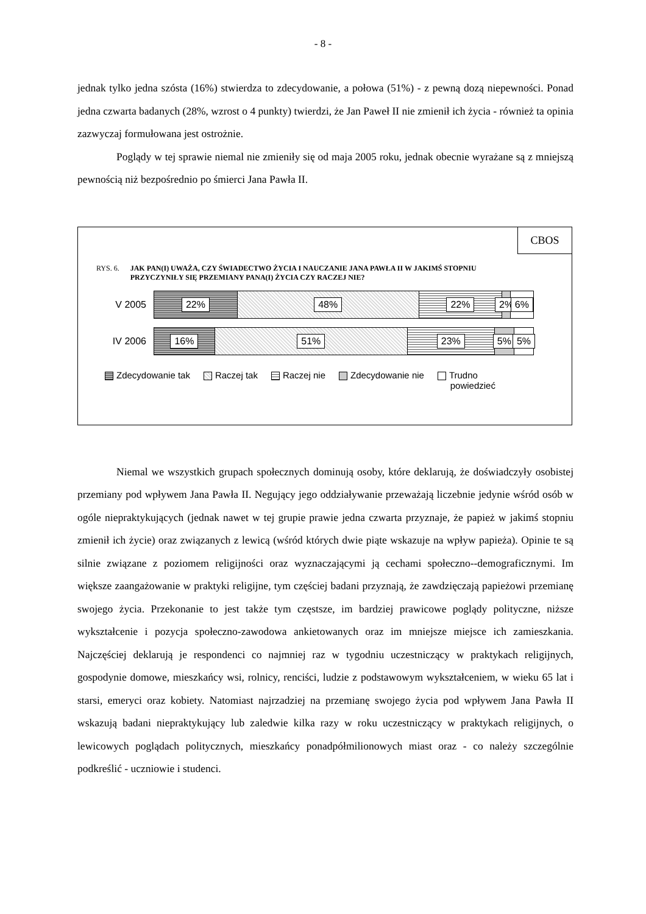- 8 -
jednak tylko jedna szósta (16%) stwierdza to zdecydowanie, a połowa (51%) - z pewną dozą niepewności. Ponad jedna czwarta badanych (28%, wzrost o 4 punkty) twierdzi, że Jan Paweł II nie zmienił ich życia - również ta opinia zazwyczaj formułowana jest ostrożnie.
Poglądy w tej sprawie niemal nie zmieniły się od maja 2005 roku, jednak obecnie wyrażane są z mniejszą pewnością niż bezpośrednio po śmierci Jana Pawła II.
CBOS
RYS. 6. JAK PAN(I) UWAŻA, CZY ŚWIADECTWO ŻYCIA I NAUCZANIE JANA PAWŁA II W JAKIMŚ STOPNIU PRZYCZYNIŁY SIĘ PRZEMIANY PANA(I) ŻYCIA CZY RACZEJ NIE?
V 2005
22% 48% 22% 2% 6%
IV 2006
16% 51% 23% 5% 5%
Zdecydowanie tak Raczej tak Raczej nie Zdecydowanie nie Trudno
powiedzieć
Niemal we wszystkich grupach społecznych dominują osoby, które deklarują, że doświadczyły osobistej przemiany pod wpływem Jana Pawła II. Negujący jego oddziaływanie przeważają liczebnie jedynie wśród osób w ogóle niepraktykujących (jednak nawet w tej grupie prawie jedna czwarta przyznaje, że papież w jakimś stopniu zmienił ich życie) oraz związanych z lewicą (wśród których dwie piąte wskazuje na wpływ papieża). Opinie te są silnie związane z poziomem religijności oraz wyznaczającymi ją cechami społeczno--demograficznymi. Im większe zaangażowanie w praktyki religijne, tym częściej badani przyznają, że zawdzięczają papieżowi przemianę swojego życia. Przekonanie to jest także tym częstsze, im bardziej prawicowe poglądy polityczne, niższe wykształcenie i pozycja społeczno-zawodowa ankietowanych oraz im mniejsze miejsce ich zamieszkania. Najczęściej deklarują je respondenci co najmniej raz w tygodniu uczestniczący w praktykach religijnych, gospodynie domowe, mieszkańcy wsi, rolnicy, renciści, ludzie z podstawowym wykształceniem, w wieku 65 lat i starsi, emeryci oraz kobiety. Natomiast najrzadziej na przemianę swojego życia pod wpływem Jana Pawła II wskazują badani niepraktykujący lub zaledwie kilka razy w roku uczestniczący w praktykach religijnych, o lewicowych poglądach politycznych, mieszkańcy ponadpółmilionowych miast oraz - co należy szczególnie podkreślić - uczniowie i studenci.